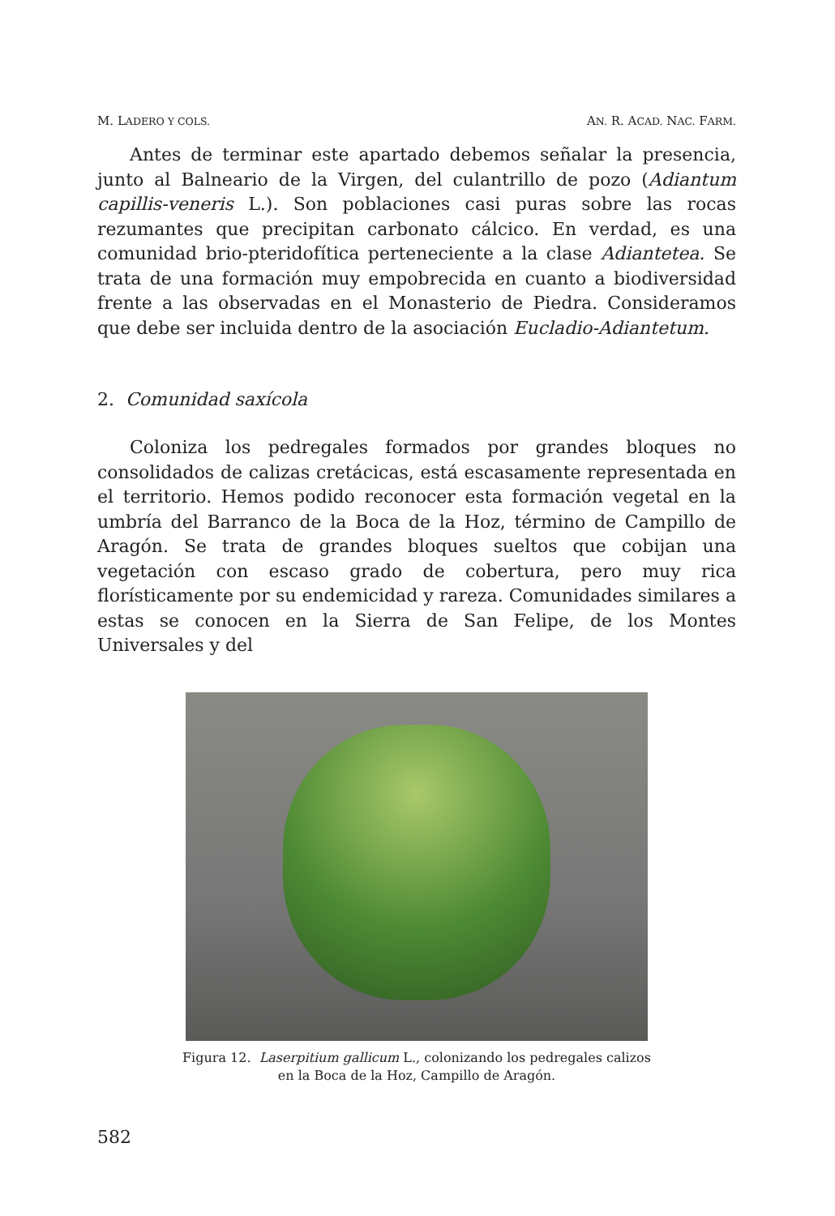M. LADERO Y COLS. AN. R. ACAD. NAC. FARM.
Antes de terminar este apartado debemos señalar la presencia, junto al Balneario de la Virgen, del culantrillo de pozo (Adiantum capillis-veneris L.). Son poblaciones casi puras sobre las rocas rezumantes que precipitan carbonato cálcico. En verdad, es una comunidad brio-pteridofítica perteneciente a la clase Adiantetea. Se trata de una formación muy empobrecida en cuanto a biodiversidad frente a las observadas en el Monasterio de Piedra. Consideramos que debe ser incluida dentro de la asociación Eucladio-Adiantetum.
2. Comunidad saxícola
Coloniza los pedregales formados por grandes bloques no consolidados de calizas cretácicas, está escasamente representada en el territorio. Hemos podido reconocer esta formación vegetal en la umbría del Barranco de la Boca de la Hoz, término de Campillo de Aragón. Se trata de grandes bloques sueltos que cobijan una vegetación con escaso grado de cobertura, pero muy rica florísticamente por su endemicidad y rareza. Comunidades similares a estas se conocen en la Sierra de San Felipe, de los Montes Universales y del
Figura 12. Laserpitium gallicum L., colonizando los pedregales calizos
en la Boca de la Hoz, Campillo de Aragón.
582